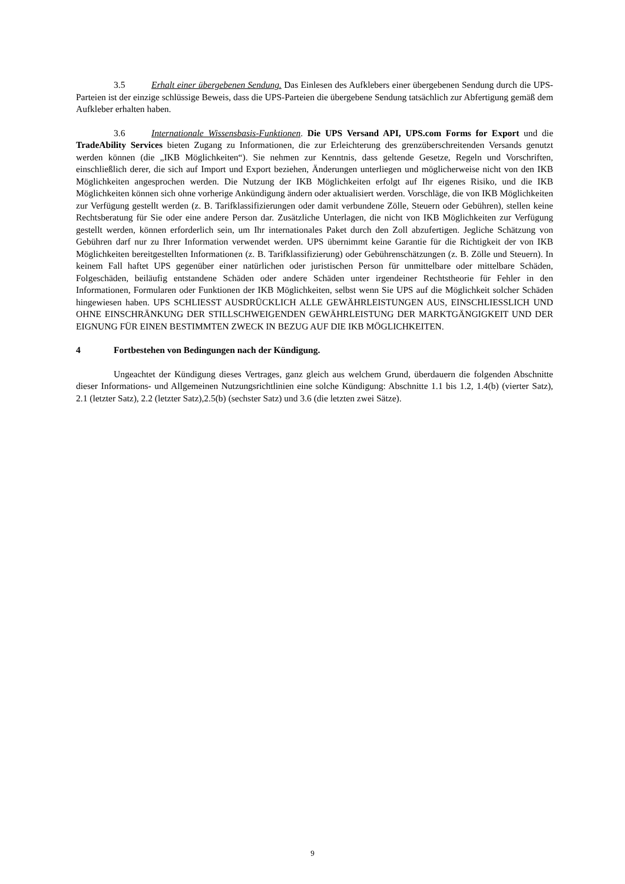3.5 Erhalt einer übergebenen Sendung. Das Einlesen des Aufklebers einer übergebenen Sendung durch die UPS-Parteien ist der einzige schlüssige Beweis, dass die UPS-Parteien die übergebene Sendung tatsächlich zur Abfertigung gemäß dem Aufkleber erhalten haben.
3.6 Internationale Wissensbasis-Funktionen. Die UPS Versand API, UPS.com Forms for Export und die TradeAbility Services bieten Zugang zu Informationen, die zur Erleichterung des grenzüberschreitenden Versands genutzt werden können (die „IKB Möglichkeiten“). Sie nehmen zur Kenntnis, dass geltende Gesetze, Regeln und Vorschriften, einschließlich derer, die sich auf Import und Export beziehen, Änderungen unterliegen und möglicherweise nicht von den IKB Möglichkeiten angesprochen werden. Die Nutzung der IKB Möglichkeiten erfolgt auf Ihr eigenes Risiko, und die IKB Möglichkeiten können sich ohne vorherige Ankündigung ändern oder aktualisiert werden. Vorschläge, die von IKB Möglichkeiten zur Verfügung gestellt werden (z. B. Tarifklassifizierungen oder damit verbundene Zölle, Steuern oder Gebühren), stellen keine Rechtsberatung für Sie oder eine andere Person dar. Zusätzliche Unterlagen, die nicht von IKB Möglichkeiten zur Verfügung gestellt werden, können erforderlich sein, um Ihr internationales Paket durch den Zoll abzufertigen. Jegliche Schätzung von Gebühren darf nur zu Ihrer Information verwendet werden. UPS übernimmt keine Garantie für die Richtigkeit der von IKB Möglichkeiten bereitgestellten Informationen (z. B. Tarifklassifizierung) oder Gebührenschätzungen (z. B. Zölle und Steuern). In keinem Fall haftet UPS gegenüber einer natürlichen oder juristischen Person für unmittelbare oder mittelbare Schäden, Folgeschäden, beiläufig entstandene Schäden oder andere Schäden unter irgendeiner Rechtstheorie für Fehler in den Informationen, Formularen oder Funktionen der IKB Möglichkeiten, selbst wenn Sie UPS auf die Möglichkeit solcher Schäden hingewiesen haben. UPS SCHLIESST AUSDRÜCKLICH ALLE GEWÄHRLEISTUNGEN AUS, EINSCHLIESSLICH UND OHNE EINSCHRÄNKUNG DER STILLSCHWEIGENDEN GEWÄHRLEISTUNG DER MARKTGÄNGIGKEIT UND DER EIGNUNG FÜR EINEN BESTIMMTEN ZWECK IN BEZUG AUF DIE IKB MÖGLICHKEITEN.
4 Fortbestehen von Bedingungen nach der Kündigung.
Ungeachtet der Kündigung dieses Vertrages, ganz gleich aus welchem Grund, überdauern die folgenden Abschnitte dieser Informations- und Allgemeinen Nutzungsrichtlinien eine solche Kündigung: Abschnitte 1.1 bis 1.2, 1.4(b) (vierter Satz), 2.1 (letzter Satz), 2.2 (letzter Satz),2.5(b) (sechster Satz) und 3.6 (die letzten zwei Sätze).
9